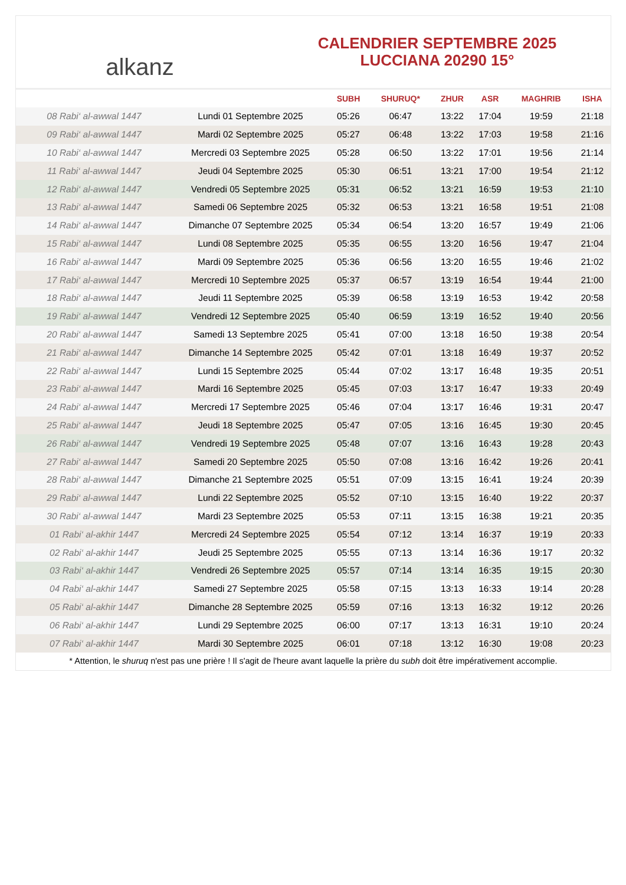alkanz
CALENDRIER SEPTEMBRE 2025
LUCCIANA 20290 15°
| | | SUBH | SHURUQ* | ZHUR | ASR | MAGHRIB | ISHA |
| --- | --- | --- | --- | --- | --- | --- | --- |
| 08 Rabi‘ al-awwal 1447 | Lundi 01 Septembre 2025 | 05:26 | 06:47 | 13:22 | 17:04 | 19:59 | 21:18 |
| 09 Rabi‘ al-awwal 1447 | Mardi 02 Septembre 2025 | 05:27 | 06:48 | 13:22 | 17:03 | 19:58 | 21:16 |
| 10 Rabi‘ al-awwal 1447 | Mercredi 03 Septembre 2025 | 05:28 | 06:50 | 13:22 | 17:01 | 19:56 | 21:14 |
| 11 Rabi‘ al-awwal 1447 | Jeudi 04 Septembre 2025 | 05:30 | 06:51 | 13:21 | 17:00 | 19:54 | 21:12 |
| 12 Rabi‘ al-awwal 1447 | Vendredi 05 Septembre 2025 | 05:31 | 06:52 | 13:21 | 16:59 | 19:53 | 21:10 |
| 13 Rabi‘ al-awwal 1447 | Samedi 06 Septembre 2025 | 05:32 | 06:53 | 13:21 | 16:58 | 19:51 | 21:08 |
| 14 Rabi‘ al-awwal 1447 | Dimanche 07 Septembre 2025 | 05:34 | 06:54 | 13:20 | 16:57 | 19:49 | 21:06 |
| 15 Rabi‘ al-awwal 1447 | Lundi 08 Septembre 2025 | 05:35 | 06:55 | 13:20 | 16:56 | 19:47 | 21:04 |
| 16 Rabi‘ al-awwal 1447 | Mardi 09 Septembre 2025 | 05:36 | 06:56 | 13:20 | 16:55 | 19:46 | 21:02 |
| 17 Rabi‘ al-awwal 1447 | Mercredi 10 Septembre 2025 | 05:37 | 06:57 | 13:19 | 16:54 | 19:44 | 21:00 |
| 18 Rabi‘ al-awwal 1447 | Jeudi 11 Septembre 2025 | 05:39 | 06:58 | 13:19 | 16:53 | 19:42 | 20:58 |
| 19 Rabi‘ al-awwal 1447 | Vendredi 12 Septembre 2025 | 05:40 | 06:59 | 13:19 | 16:52 | 19:40 | 20:56 |
| 20 Rabi‘ al-awwal 1447 | Samedi 13 Septembre 2025 | 05:41 | 07:00 | 13:18 | 16:50 | 19:38 | 20:54 |
| 21 Rabi‘ al-awwal 1447 | Dimanche 14 Septembre 2025 | 05:42 | 07:01 | 13:18 | 16:49 | 19:37 | 20:52 |
| 22 Rabi‘ al-awwal 1447 | Lundi 15 Septembre 2025 | 05:44 | 07:02 | 13:17 | 16:48 | 19:35 | 20:51 |
| 23 Rabi‘ al-awwal 1447 | Mardi 16 Septembre 2025 | 05:45 | 07:03 | 13:17 | 16:47 | 19:33 | 20:49 |
| 24 Rabi‘ al-awwal 1447 | Mercredi 17 Septembre 2025 | 05:46 | 07:04 | 13:17 | 16:46 | 19:31 | 20:47 |
| 25 Rabi‘ al-awwal 1447 | Jeudi 18 Septembre 2025 | 05:47 | 07:05 | 13:16 | 16:45 | 19:30 | 20:45 |
| 26 Rabi‘ al-awwal 1447 | Vendredi 19 Septembre 2025 | 05:48 | 07:07 | 13:16 | 16:43 | 19:28 | 20:43 |
| 27 Rabi‘ al-awwal 1447 | Samedi 20 Septembre 2025 | 05:50 | 07:08 | 13:16 | 16:42 | 19:26 | 20:41 |
| 28 Rabi‘ al-awwal 1447 | Dimanche 21 Septembre 2025 | 05:51 | 07:09 | 13:15 | 16:41 | 19:24 | 20:39 |
| 29 Rabi‘ al-awwal 1447 | Lundi 22 Septembre 2025 | 05:52 | 07:10 | 13:15 | 16:40 | 19:22 | 20:37 |
| 30 Rabi‘ al-awwal 1447 | Mardi 23 Septembre 2025 | 05:53 | 07:11 | 13:15 | 16:38 | 19:21 | 20:35 |
| 01 Rabi‘ al-akhir 1447 | Mercredi 24 Septembre 2025 | 05:54 | 07:12 | 13:14 | 16:37 | 19:19 | 20:33 |
| 02 Rabi‘ al-akhir 1447 | Jeudi 25 Septembre 2025 | 05:55 | 07:13 | 13:14 | 16:36 | 19:17 | 20:32 |
| 03 Rabi‘ al-akhir 1447 | Vendredi 26 Septembre 2025 | 05:57 | 07:14 | 13:14 | 16:35 | 19:15 | 20:30 |
| 04 Rabi‘ al-akhir 1447 | Samedi 27 Septembre 2025 | 05:58 | 07:15 | 13:13 | 16:33 | 19:14 | 20:28 |
| 05 Rabi‘ al-akhir 1447 | Dimanche 28 Septembre 2025 | 05:59 | 07:16 | 13:13 | 16:32 | 19:12 | 20:26 |
| 06 Rabi‘ al-akhir 1447 | Lundi 29 Septembre 2025 | 06:00 | 07:17 | 13:13 | 16:31 | 19:10 | 20:24 |
| 07 Rabi‘ al-akhir 1447 | Mardi 30 Septembre 2025 | 06:01 | 07:18 | 13:12 | 16:30 | 19:08 | 20:23 |
* Attention, le shuruq n'est pas une prière ! Il s'agit de l'heure avant laquelle la prière du subh doit être impérativement accomplie.